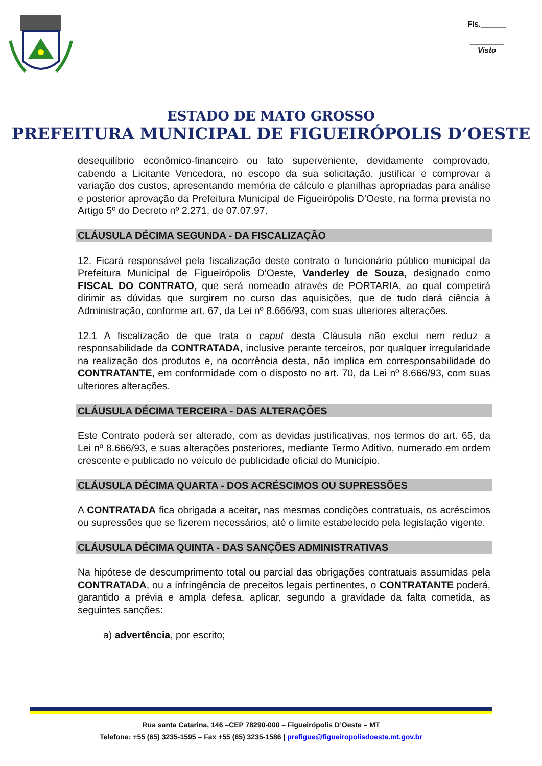Fls.______
________
Visto
ESTADO DE MATO GROSSO
PREFEITURA MUNICIPAL DE FIGUEIRÓPOLIS D’OESTE
desequilíbrio econômico-financeiro ou fato superveniente, devidamente comprovado, cabendo a Licitante Vencedora, no escopo da sua solicitação, justificar e comprovar a variação dos custos, apresentando memória de cálculo e planilhas apropriadas para análise e posterior aprovação da Prefeitura Municipal de Figueirópolis D’Oeste, na forma prevista no Artigo 5º do Decreto nº 2.271, de 07.07.97.
CLÁUSULA DÉCIMA SEGUNDA - DA FISCALIZAÇÃO
12. Ficará responsável pela fiscalização deste contrato o funcionário público municipal da Prefeitura Municipal de Figueirópolis D’Oeste, Vanderley de Souza, designado como FISCAL DO CONTRATO, que será nomeado através de PORTARIA, ao qual competirá dirimir as dúvidas que surgirem no curso das aquisições, que de tudo dará ciência à Administração, conforme art. 67, da Lei nº 8.666/93, com suas ulteriores alterações.
12.1 A fiscalização de que trata o caput desta Cláusula não exclui nem reduz a responsabilidade da CONTRATADA, inclusive perante terceiros, por qualquer irregularidade na realização dos produtos e, na ocorrência desta, não implica em corresponsabilidade do CONTRATANTE, em conformidade com o disposto no art. 70, da Lei nº 8.666/93, com suas ulteriores alterações.
CLÁUSULA DÉCIMA TERCEIRA - DAS ALTERAÇÕES
Este Contrato poderá ser alterado, com as devidas justificativas, nos termos do art. 65, da Lei nº 8.666/93, e suas alterações posteriores, mediante Termo Aditivo, numerado em ordem crescente e publicado no veículo de publicidade oficial do Município.
CLÁUSULA DÉCIMA QUARTA - DOS ACRÉSCIMOS OU SUPRESSÕES
A CONTRATADA fica obrigada a aceitar, nas mesmas condições contratuais, os acréscimos ou supressões que se fizerem necessários, até o limite estabelecido pela legislação vigente.
CLÁUSULA DÉCIMA QUINTA - DAS SANÇÕES ADMINISTRATIVAS
Na hipótese de descumprimento total ou parcial das obrigações contratuais assumidas pela CONTRATADA, ou a infringência de preceitos legais pertinentes, o CONTRATANTE poderá, garantido a prévia e ampla defesa, aplicar, segundo a gravidade da falta cometida, as seguintes sanções:
a) advertência, por escrito;
Rua santa Catarina, 146 –CEP 78290-000 – Figueirópolis D’Oeste – MT
Telefone: +55 (65) 3235-1595 – Fax +55 (65) 3235-1586 | prefigue@figueiropolisdoeste.mt.gov.br